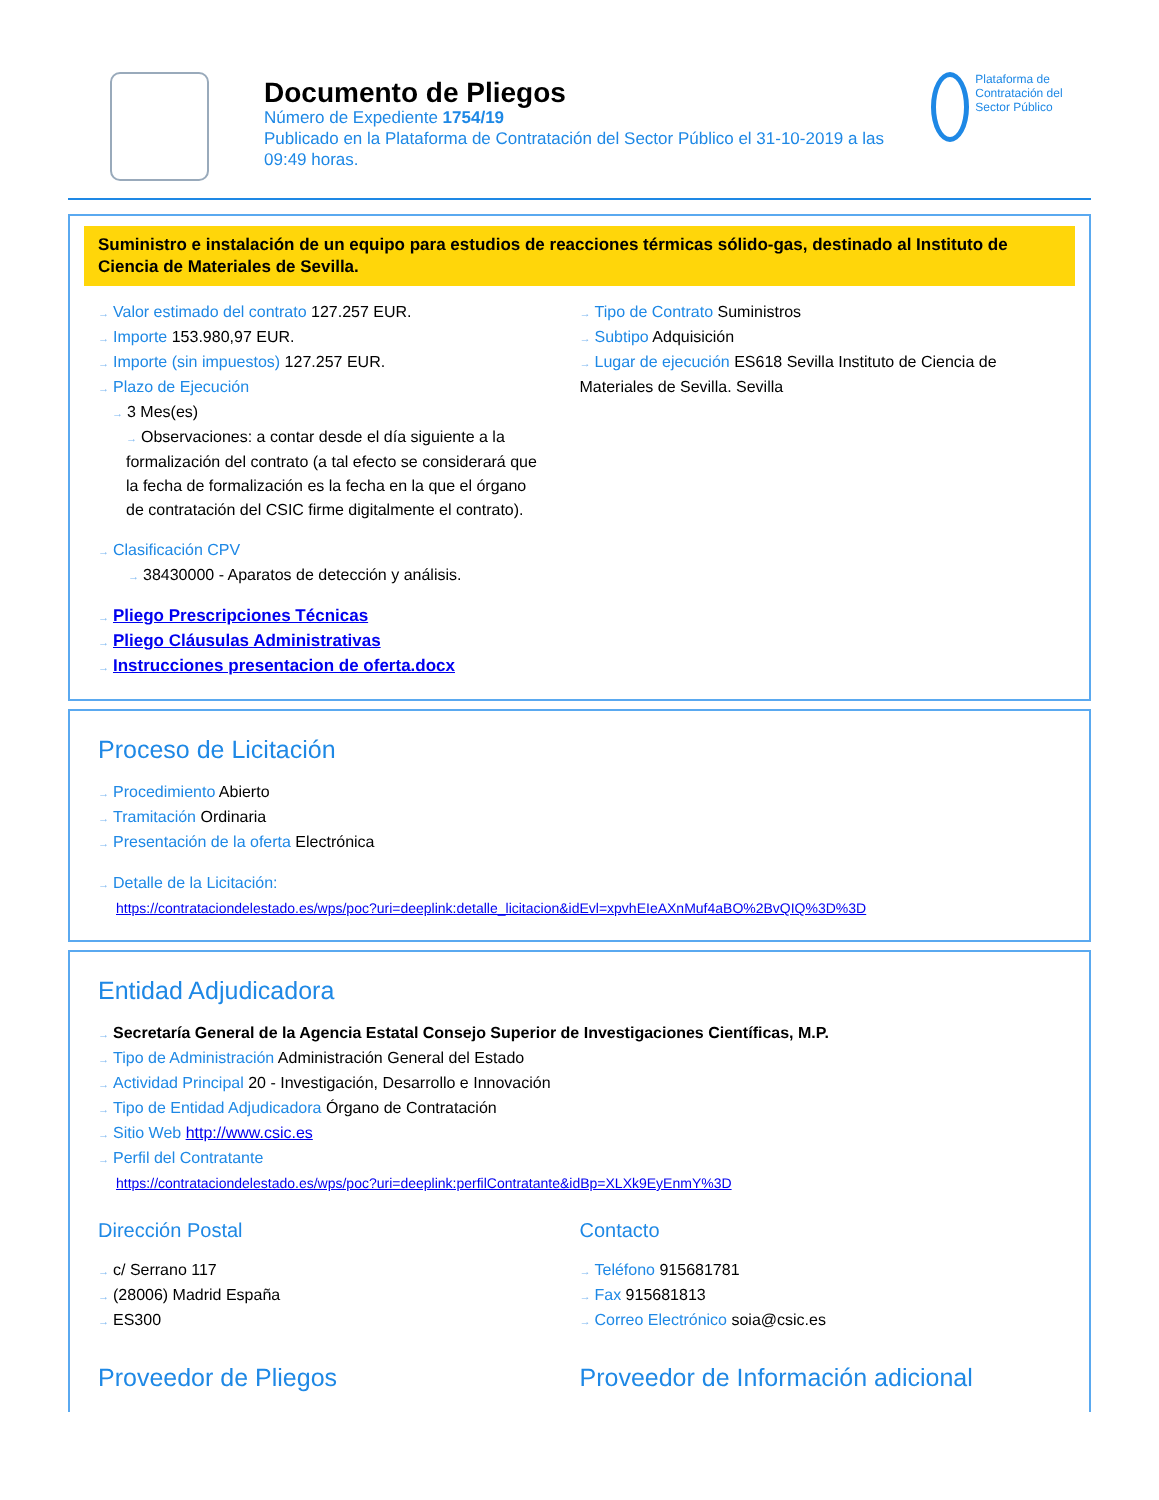Documento de Pliegos
Número de Expediente 1754/19
Publicado en la Plataforma de Contratación del Sector Público el 31-10-2019 a las 09:49 horas.
Plataforma de Contratación del Sector Público
Suministro e instalación de un equipo para estudios de reacciones térmicas sólido-gas, destinado al Instituto de Ciencia de Materiales de Sevilla.
→ Valor estimado del contrato 127.257 EUR.
→ Importe 153.980,97 EUR.
→ Importe (sin impuestos) 127.257 EUR.
→ Plazo de Ejecución
→ 3 Mes(es)
→ Observaciones: a contar desde el día siguiente a la formalización del contrato (a tal efecto se considerará que la fecha de formalización es la fecha en la que el órgano de contratación del CSIC firme digitalmente el contrato).
→ Clasificación CPV
→ 38430000 - Aparatos de detección y análisis.
→ Pliego Prescripciones Técnicas
→ Pliego Cláusulas Administrativas
→ Instrucciones presentacion de oferta.docx
→ Tipo de Contrato Suministros
→ Subtipo Adquisición
→ Lugar de ejecución ES618 Sevilla Instituto de Ciencia de Materiales de Sevilla. Sevilla
Proceso de Licitación
→ Procedimiento Abierto
→ Tramitación Ordinaria
→ Presentación de la oferta Electrónica
→ Detalle de la Licitación:
https://contrataciondelestado.es/wps/poc?uri=deeplink:detalle_licitacion&idEvl=xpvhEIeAXnMuf4aBO%2BvQIQ%3D%3D
Entidad Adjudicadora
→ Secretaría General de la Agencia Estatal Consejo Superior de Investigaciones Científicas, M.P.
→ Tipo de Administración Administración General del Estado
→ Actividad Principal 20 - Investigación, Desarrollo e Innovación
→ Tipo de Entidad Adjudicadora Órgano de Contratación
→ Sitio Web http://www.csic.es
→ Perfil del Contratante
https://contrataciondelestado.es/wps/poc?uri=deeplink:perfilContratante&idBp=XLXk9EyEnmY%3D
Dirección Postal
→ c/ Serrano 117
→ (28006) Madrid España
→ ES300
Contacto
→ Teléfono 915681781
→ Fax 915681813
→ Correo Electrónico soia@csic.es
Proveedor de Pliegos Proveedor de Información adicional